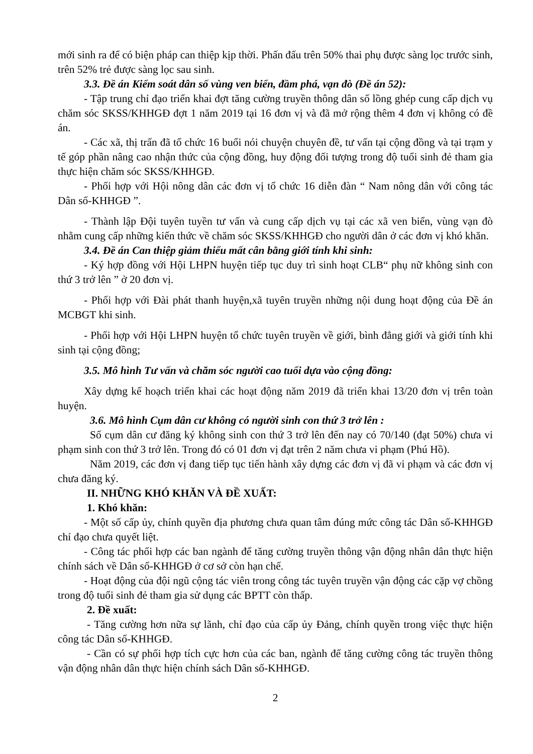mới sinh ra để có biện pháp can thiệp kịp thời. Phấn đấu trên 50% thai phụ được sàng lọc trước sinh, trên 52% trẻ được sàng lọc sau sinh.
3.3. Đề án Kiểm soát dân số vùng ven biển, đầm phá, vạn đò (Đề án 52):
- Tập trung chỉ đạo triển khai đợt tăng cường truyền thông dân số lồng ghép cung cấp dịch vụ chăm sóc SKSS/KHHGĐ đợt 1 năm 2019 tại 16 đơn vị và đã mở rộng thêm 4 đơn vị không có đề án.
- Các xã, thị trấn đã tổ chức 16 buổi nói chuyện chuyên đề, tư vấn tại cộng đồng và tại trạm y tế góp phần nâng cao nhận thức của cộng đồng, huy động đối tượng trong độ tuổi sinh đẻ tham gia thực hiện chăm sóc SKSS/KHHGĐ.
- Phối hợp với Hội nông dân các đơn vị tổ chức 16 diễn đàn “ Nam nông dân với công tác Dân số-KHHGĐ ”.
- Thành lập Đội tuyên tuyền tư vấn và cung cấp dịch vụ tại các xã ven biển, vùng vạn đò nhằm cung cấp những kiến thức về chăm sóc SKSS/KHHGĐ cho người dân ở các đơn vị khó khăn.
3.4. Đề án Can thiệp giảm thiểu mất cân bằng giới tính khi sinh:
- Ký hợp đồng với Hội LHPN huyện tiếp tục duy trì sinh hoạt CLB“ phụ nữ không sinh con thứ 3 trở lên ” ở 20 đơn vị.
- Phối hợp với Đài phát thanh huyện,xã tuyên truyền những nội dung hoạt động của Đề án MCBGT khi sinh.
- Phối hợp với Hội LHPN huyện tổ chức tuyên truyền về giới, bình đẳng giới và giới tính khi sinh tại cộng đồng;
3.5. Mô hình Tư vấn và chăm sóc người cao tuổi dựa vào cộng đồng:
Xây dựng kế hoạch triển khai các hoạt động năm 2019 đã triển khai 13/20 đơn vị trên toàn huyện.
3.6. Mô hình Cụm dân cư không có người sinh con thứ 3 trở lên :
Số cụm dân cư đăng ký không sinh con thứ 3 trở lên đến nay có 70/140 (đạt 50%) chưa vi phạm sinh con thứ 3 trở lên. Trong đó có 01 đơn vị đạt trên 2 năm chưa vi phạm (Phú Hồ).
Năm 2019, các đơn vị đang tiếp tục tiến hành xây dựng các đơn vị đã vi phạm và các đơn vị chưa đăng ký.
II. NHỮNG KHÓ KHĂN VÀ ĐỀ XUẤT:
1. Khó khăn:
- Một số cấp ủy, chính quyền địa phương chưa quan tâm đúng mức công tác Dân số-KHHGĐ chỉ đạo chưa quyết liệt.
- Công tác phối hợp các ban ngành để tăng cường truyền thông vận động nhân dân thực hiện chính sách về Dân số-KHHGĐ ở cơ sở còn hạn chế.
- Hoạt động của đội ngũ cộng tác viên trong công tác tuyên truyền vận động các cặp vợ chồng trong độ tuổi sinh đẻ tham gia sử dụng các BPTT còn thấp.
2. Đề xuất:
- Tăng cường hơn nữa sự lãnh, chỉ đạo của cấp ủy Đảng, chính quyền trong việc thực hiện công tác Dân số-KHHGĐ.
- Cần có sự phối hợp tích cực hơn của các ban, ngành để tăng cường công tác truyền thông vận động nhân dân thực hiện chính sách Dân số-KHHGĐ.
2